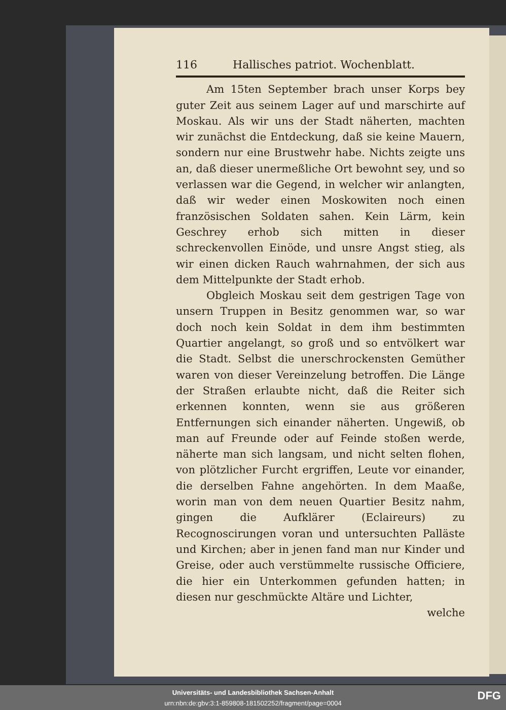116 Hallisches patriot. Wochenblatt.
Am 15ten September brach unser Korps bey guter Zeit aus seinem Lager auf und marschirte auf Moskau. Als wir uns der Stadt näherten, machten wir zunächst die Entdeckung, daß sie keine Mauern, sondern nur eine Brustwehr habe. Nichts zeigte uns an, daß dieser unermeßliche Ort bewohnt sey, und so verlassen war die Gegend, in welcher wir anlangten, daß wir weder einen Moskowiten noch einen französischen Soldaten sahen. Kein Lärm, kein Geschrey erhob sich mitten in dieser schreckenvollen Einöde, und unsre Angst stieg, als wir einen dicken Rauch wahrnahmen, der sich aus dem Mittelpunkte der Stadt erhob.
Obgleich Moskau seit dem gestrigen Tage von unsern Truppen in Besitz genommen war, so war doch noch kein Soldat in dem ihm bestimmten Quartier angelangt, so groß und so entvölkert war die Stadt. Selbst die unerschrockensten Gemüther waren von dieser Vereinzelung betroffen. Die Länge der Straßen erlaubte nicht, daß die Reiter sich erkennen konnten, wenn sie aus größeren Entfernungen sich einander näherten. Ungewiß, ob man auf Freunde oder auf Feinde stoßen werde, näherte man sich langsam, und nicht selten flohen, von plötzlicher Furcht ergriffen, Leute vor einander, die derselben Fahne angehörten. In dem Maaße, worin man von dem neuen Quartier Besitz nahm, gingen die Aufklärer (Eclaireurs) zu Recognoscirungen voran und untersuchten Palläste und Kirchen; aber in jenen fand man nur Kinder und Greise, oder auch verstümmelte russische Officiere, die hier ein Unterkommen gefunden hatten; in diesen nur geschmückte Altäre und Lichter,
welche
Universitäts- und Landesbibliothek Sachsen-Anhalt
urn:nbn:de:gbv:3:1-859808-181502252/fragment/page=0004
DFG